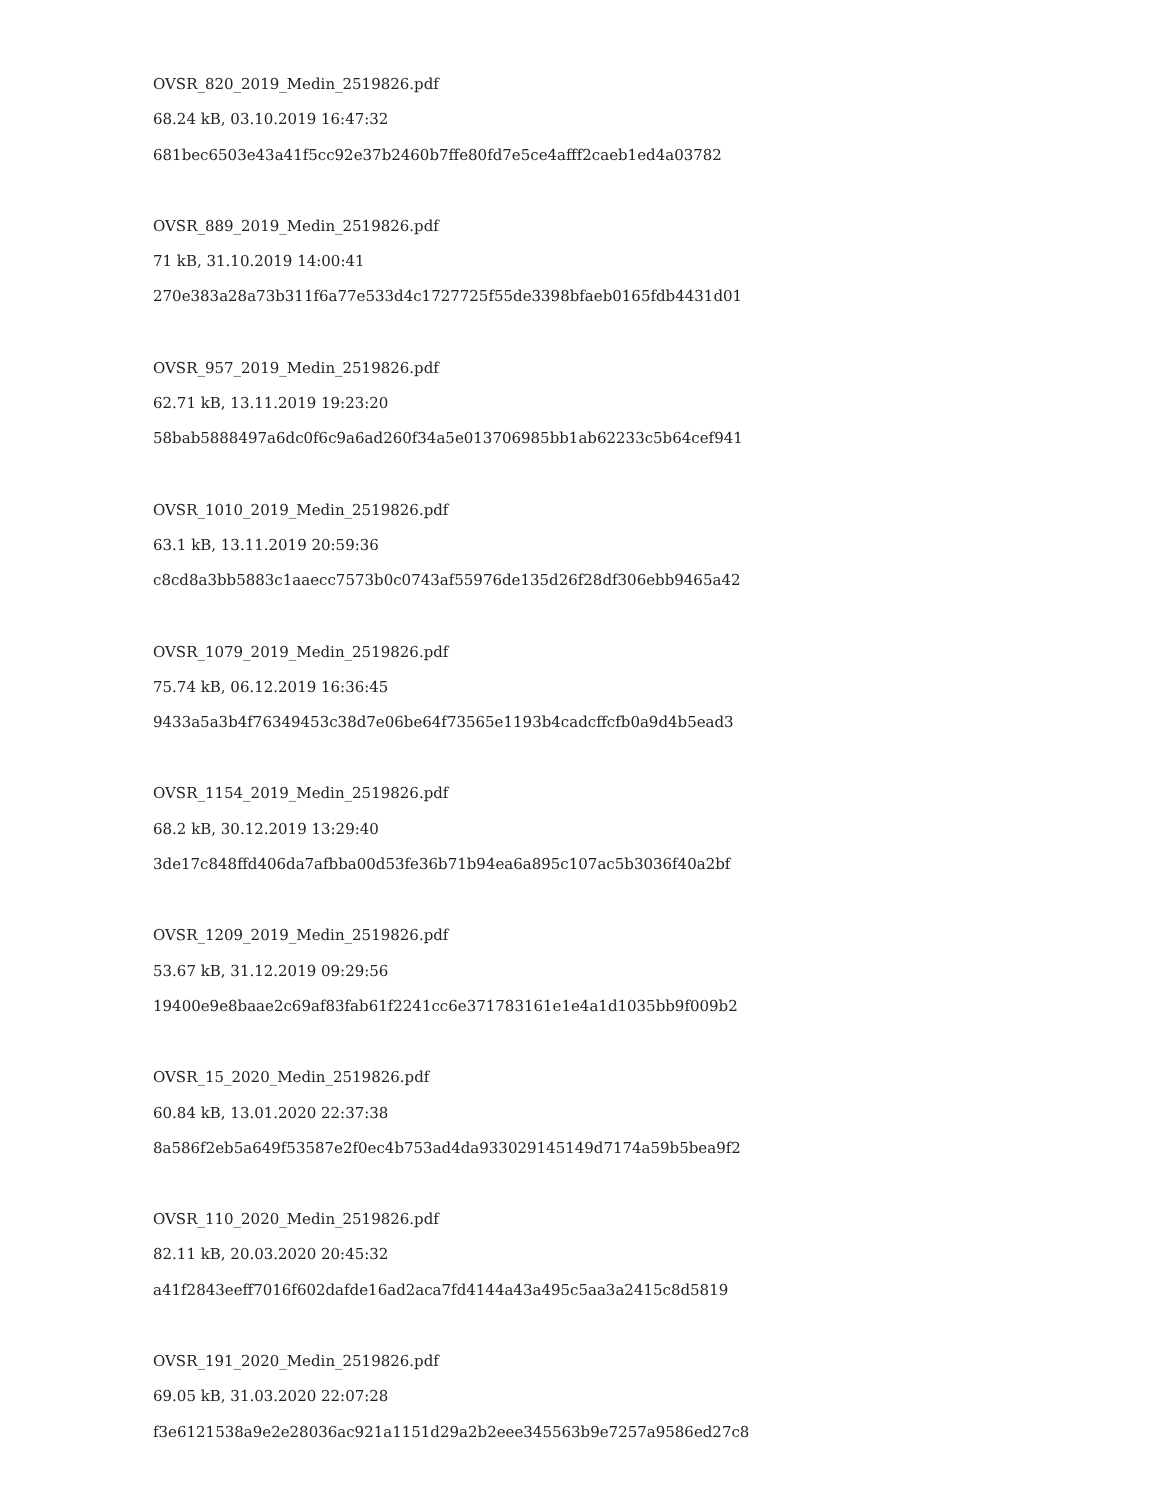OVSR_820_2019_Medin_2519826.pdf
68.24 kB, 03.10.2019 16:47:32
681bec6503e43a41f5cc92e37b2460b7ffe80fd7e5ce4afff2caeb1ed4a03782
OVSR_889_2019_Medin_2519826.pdf
71 kB, 31.10.2019 14:00:41
270e383a28a73b311f6a77e533d4c1727725f55de3398bfaeb0165fdb4431d01
OVSR_957_2019_Medin_2519826.pdf
62.71 kB, 13.11.2019 19:23:20
58bab5888497a6dc0f6c9a6ad260f34a5e013706985bb1ab62233c5b64cef941
OVSR_1010_2019_Medin_2519826.pdf
63.1 kB, 13.11.2019 20:59:36
c8cd8a3bb5883c1aaecc7573b0c0743af55976de135d26f28df306ebb9465a42
OVSR_1079_2019_Medin_2519826.pdf
75.74 kB, 06.12.2019 16:36:45
9433a5a3b4f76349453c38d7e06be64f73565e1193b4cadcffcfb0a9d4b5ead3
OVSR_1154_2019_Medin_2519826.pdf
68.2 kB, 30.12.2019 13:29:40
3de17c848ffd406da7afbba00d53fe36b71b94ea6a895c107ac5b3036f40a2bf
OVSR_1209_2019_Medin_2519826.pdf
53.67 kB, 31.12.2019 09:29:56
19400e9e8baae2c69af83fab61f2241cc6e371783161e1e4a1d1035bb9f009b2
OVSR_15_2020_Medin_2519826.pdf
60.84 kB, 13.01.2020 22:37:38
8a586f2eb5a649f53587e2f0ec4b753ad4da933029145149d7174a59b5bea9f2
OVSR_110_2020_Medin_2519826.pdf
82.11 kB, 20.03.2020 20:45:32
a41f2843eeff7016f602dafde16ad2aca7fd4144a43a495c5aa3a2415c8d5819
OVSR_191_2020_Medin_2519826.pdf
69.05 kB, 31.03.2020 22:07:28
f3e6121538a9e2e28036ac921a1151d29a2b2eee345563b9e7257a9586ed27c8